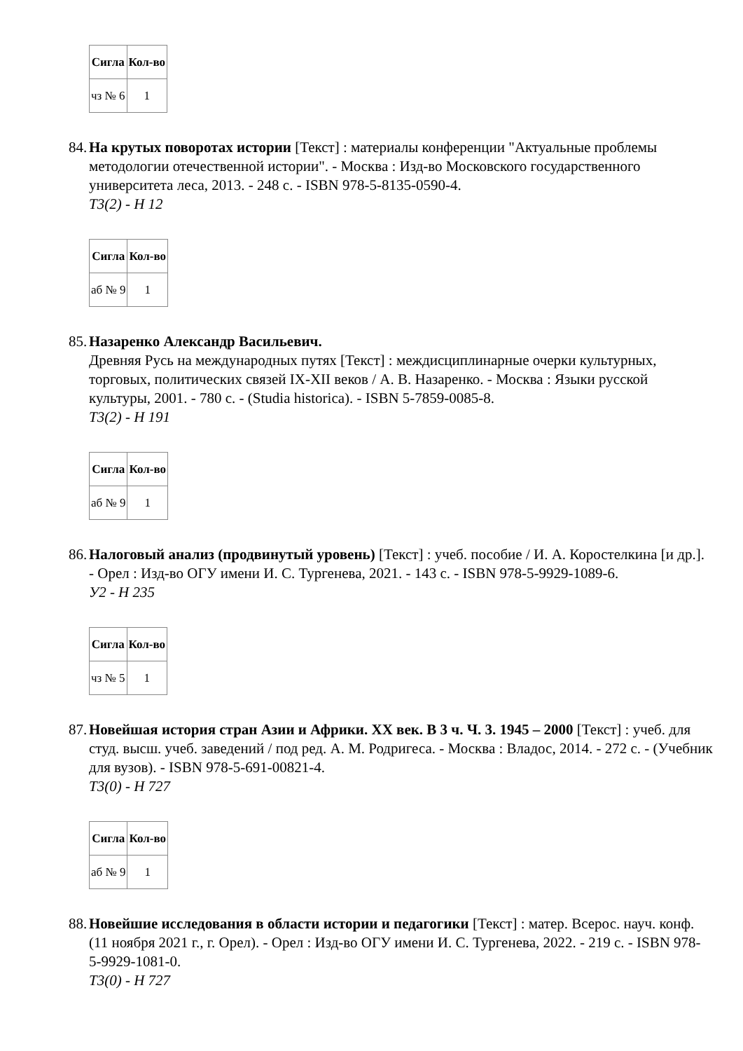| Сигла | Кол-во |
| --- | --- |
| чз № 6 | 1 |
84.
На крутых поворотах истории [Текст] : материалы конференции "Актуальные проблемы методологии отечественной истории". - Москва : Изд-во Московского государственного университета леса, 2013. - 248 с. - ISBN 978-5-8135-0590-4.
Т3(2) - Н 12
| Сигла | Кол-во |
| --- | --- |
| аб № 9 | 1 |
85.
Назаренко Александр Васильевич.
Древняя Русь на международных путях [Текст] : междисциплинарные очерки культурных, торговых, политических связей IX-XII веков / А. В. Назаренко. - Москва : Языки русской культуры, 2001. - 780 с. - (Studia historica). - ISBN 5-7859-0085-8.
Т3(2) - Н 191
| Сигла | Кол-во |
| --- | --- |
| аб № 9 | 1 |
86.
Налоговый анализ (продвинутый уровень) [Текст] : учеб. пособие / И. А. Коростелкина [и др.]. - Орел : Изд-во ОГУ имени И. С. Тургенева, 2021. - 143 с. - ISBN 978-5-9929-1089-6.
У2 - Н 235
| Сигла | Кол-во |
| --- | --- |
| чз № 5 | 1 |
87.
Новейшая история стран Азии и Африки. XX век. В 3 ч. Ч. 3. 1945 – 2000 [Текст] : учеб. для студ. высш. учеб. заведений / под ред. А. М. Родригеса. - Москва : Владос, 2014. - 272 с. - (Учебник для вузов). - ISBN 978-5-691-00821-4.
Т3(0) - Н 727
| Сигла | Кол-во |
| --- | --- |
| аб № 9 | 1 |
88.
Новейшие исследования в области истории и педагогики [Текст] : матер. Всерос. науч. конф. (11 ноября 2021 г., г. Орел). - Орел : Изд-во ОГУ имени И. С. Тургенева, 2022. - 219 с. - ISBN 978-5-9929-1081-0.
Т3(0) - Н 727